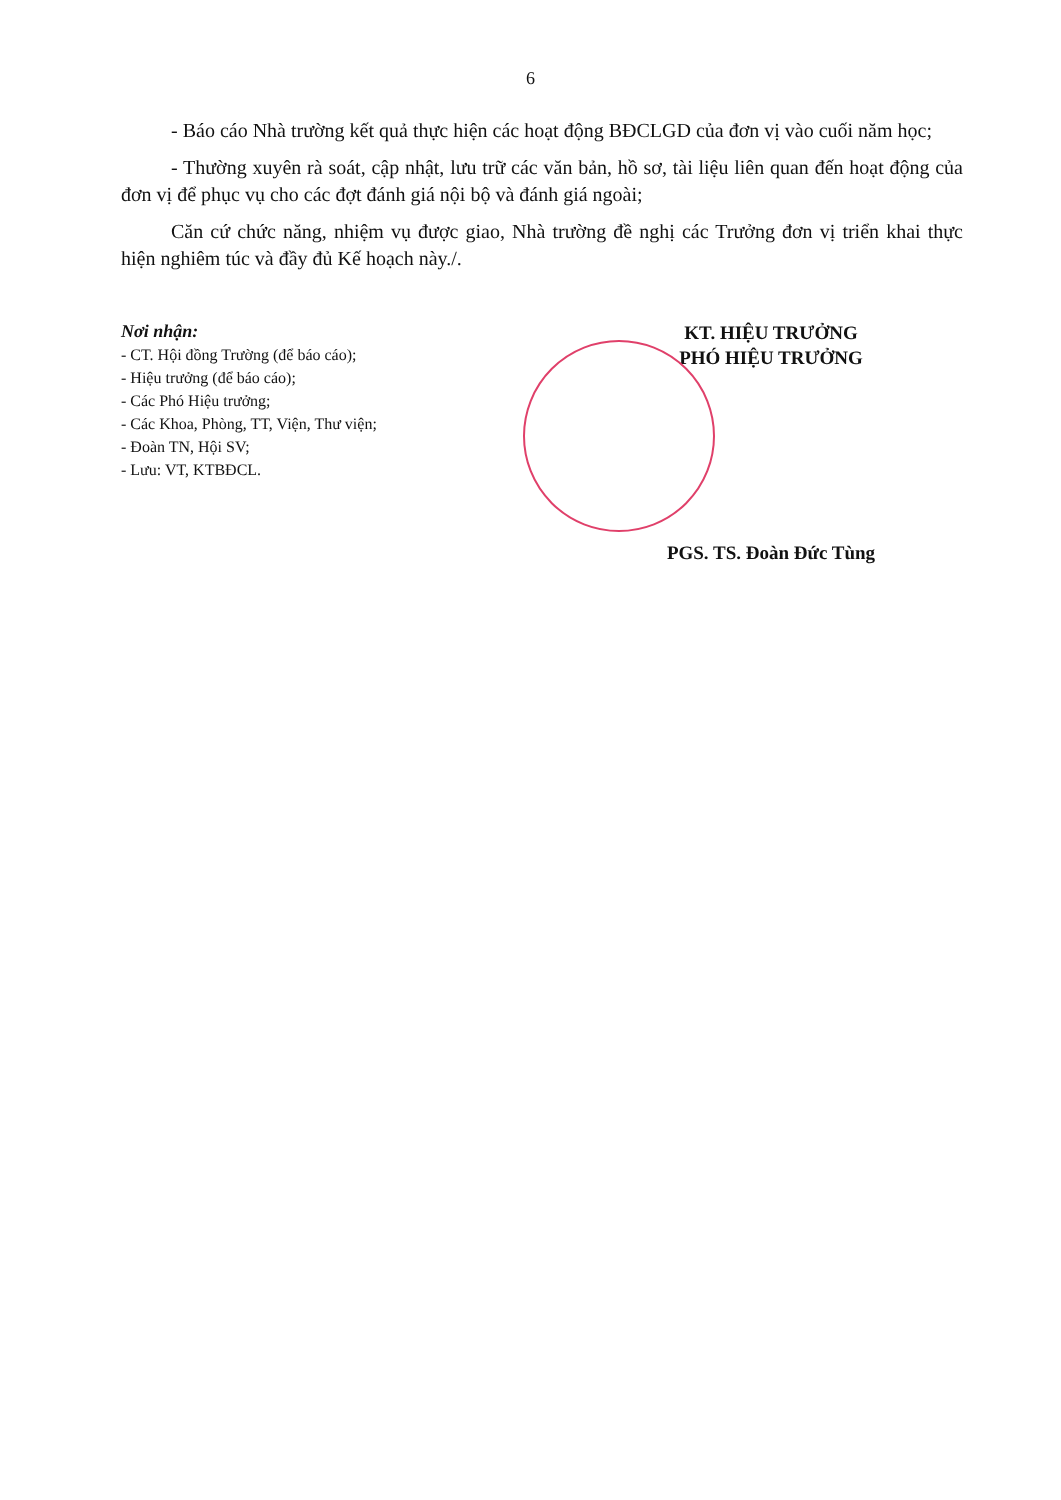6
- Báo cáo Nhà trường kết quả thực hiện các hoạt động BĐCLGD của đơn vị vào cuối năm học;
- Thường xuyên rà soát, cập nhật, lưu trữ các văn bản, hồ sơ, tài liệu liên quan đến hoạt động của đơn vị để phục vụ cho các đợt đánh giá nội bộ và đánh giá ngoài;
Căn cứ chức năng, nhiệm vụ được giao, Nhà trường đề nghị các Trưởng đơn vị triển khai thực hiện nghiêm túc và đầy đủ Kế hoạch này./.
Nơi nhận:
- CT. Hội đồng Trường (để báo cáo);
- Hiệu trưởng (để báo cáo);
- Các Phó Hiệu trưởng;
- Các Khoa, Phòng, TT, Viện, Thư viện;
- Đoàn TN, Hội SV;
- Lưu: VT, KTBĐCL.
KT. HIỆU TRƯỞNG
PHÓ HIỆU TRƯỞNG
PGS. TS. Đoàn Đức Tùng